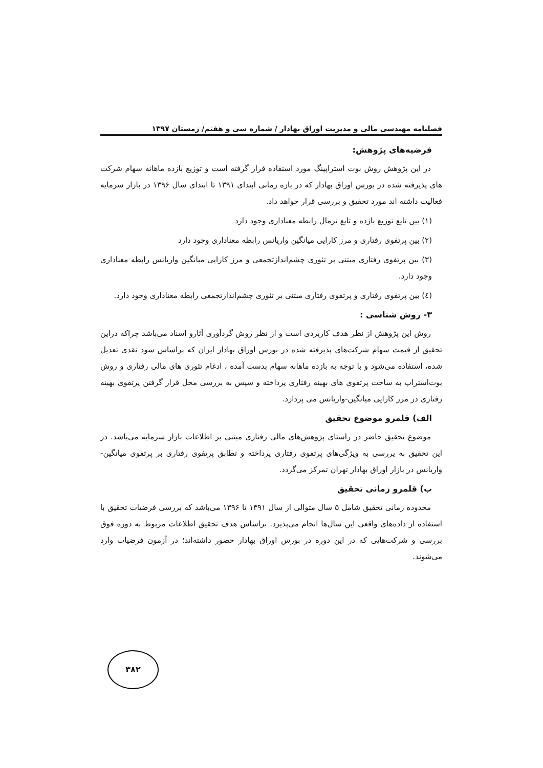فصلنامه مهندسی مالی و مدیریت اوراق بهادار / شماره سی و هفتم/ زمستان ۱۳۹۷
فرضیه‌های پژوهش:
در این پژوهش روش بوت استراپینگ مورد استفاده قرار گرفته است و توزیع بازده ماهانه سهام شرکت های پذیرفته شده در بورس اوراق بهادار که در بازه زمانی ابتدای ۱۳۹۱ تا ابتدای سال ۱۳۹۶ در بازار سرمایه فعالیت داشته اند مورد تحقیق و بررسی قرار خواهد داد.
(۱) بین تابع توزیع بازده و تابع نرمال رابطه معناداری وجود دارد
(۲) بین پرتفوی رفتاری و مرز کارایی میانگین واریانس رابطه معناداری وجود دارد
(۳) بین پرتفوی رفتاری مبتنی بر تئوری چشم‌اندازتجمعی و مرز کارایی میانگین واریانس رابطه معناداری وجود دارد.
(٤) بین پرتفوی رفتاری و پرتفوی رفتاری مبتنی بر تئوری چشم‌اندازتجمعی رابطه معناداری وجود دارد.
۳- روش شناسی :
روش این پژوهش از نظر هدف کاربردی است و از نظر روش گردآوری آثارو اسناد می‌باشد چراکه دراین تحقیق از قیمت سهام شرکت‌های پذیرفته شده در بورس اوراق بهادار ایران که براساس سود نقدی تعدیل شده، استفاده می‌شود و با توجه به بازده ماهانه سهام بدست آمده ، ادغام تئوری های مالی رفتاری و روش بوت‌استراپ به ساخت پرتفوی های بهینه رفتاری پرداخته و سپس به بررسی محل قرار گرفتن پرتفوی بهینه رفتاری در مرز کارایی میانگین-واریانس می پردازد.
الف) قلمرو موضوع تحقیق
موضوع تحقیق حاضر در راستای پژوهش‌های مالی رفتاری مبتنی بر اطلاعات بازار سرمایه می‌باشد. در این تحقیق به یررسی به ویژگی‌های پرتفوی رفتاری پرداخته و تطابق پرتفوی رفتاری بر پرتفوی میانگین-واریانس در بازار اوراق بهادار تهران تمرکز می‌گردد.
ب) قلمرو زمانی تحقیق
محدوده زمانی تحقیق شامل ۵ سال متوالی از سال ۱۳۹۱ تا ۱۳۹۶ می‌باشد که بررسی فرضیات تحقیق با استفاده از داده‌های واقعی این سال‌ها انجام می‌پذیرد. براساس هدف تحقیق اطلاعات مربوط به دوره فوق بررسی و شرکت‌هایی که در این دوره در بورس اوراق بهادار حضور داشته‌اند؛ در آزمون فرضیات وارد می‌شوند.
۳۸۲